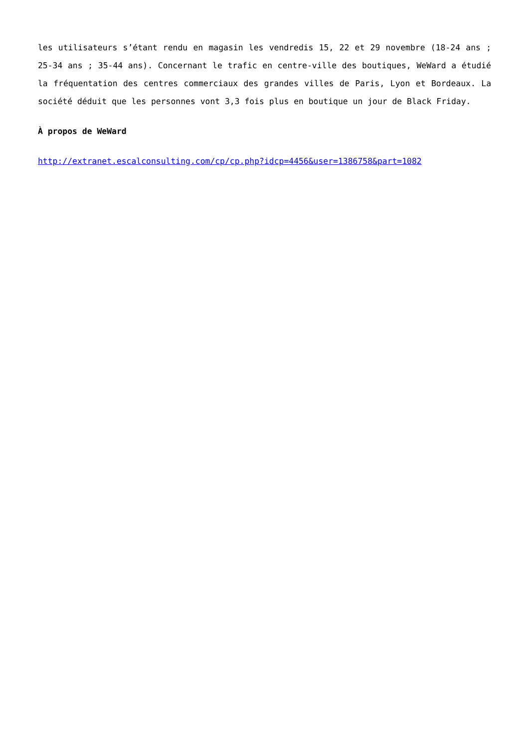les utilisateurs s’étant rendu en magasin les vendredis 15, 22 et 29 novembre (18-24 ans ; 25-34 ans ; 35-44 ans). Concernant le trafic en centre-ville des boutiques, WeWard a étudié la fréquentation des centres commerciaux des grandes villes de Paris, Lyon et Bordeaux. La société déduit que les personnes vont 3,3 fois plus en boutique un jour de Black Friday.
À propos de WeWard
http://extranet.escalconsulting.com/cp/cp.php?idcp=4456&user=1386758&part=1082